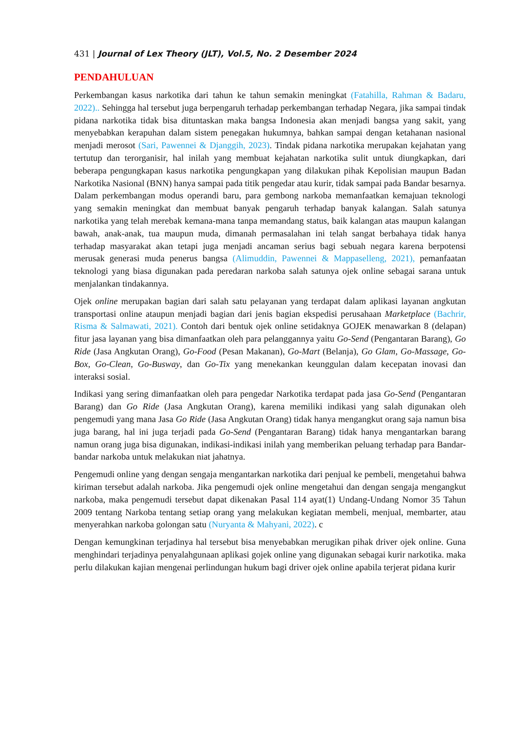431 | Journal of Lex Theory (JLT), Vol.5, No. 2 Desember 2024
PENDAHULUAN
Perkembangan kasus narkotika dari tahun ke tahun semakin meningkat (Fatahilla, Rahman & Badaru, 2022).. Sehingga hal tersebut juga berpengaruh terhadap perkembangan terhadap Negara, jika sampai tindak pidana narkotika tidak bisa dituntaskan maka bangsa Indonesia akan menjadi bangsa yang sakit, yang menyebabkan kerapuhan dalam sistem penegakan hukumnya, bahkan sampai dengan ketahanan nasional menjadi merosot (Sari, Pawennei & Djanggih, 2023). Tindak pidana narkotika merupakan kejahatan yang tertutup dan terorganisir, hal inilah yang membuat kejahatan narkotika sulit untuk diungkapkan, dari beberapa pengungkapan kasus narkotika pengungkapan yang dilakukan pihak Kepolisian maupun Badan Narkotika Nasional (BNN) hanya sampai pada titik pengedar atau kurir, tidak sampai pada Bandar besarnya. Dalam perkembangan modus operandi baru, para gembong narkoba memanfaatkan kemajuan teknologi yang semakin meningkat dan membuat banyak pengaruh terhadap banyak kalangan. Salah satunya narkotika yang telah merebak kemana-mana tanpa memandang status, baik kalangan atas maupun kalangan bawah, anak-anak, tua maupun muda, dimanah permasalahan ini telah sangat berbahaya tidak hanya terhadap masyarakat akan tetapi juga menjadi ancaman serius bagi sebuah negara karena berpotensi merusak generasi muda penerus bangsa (Alimuddin, Pawennei & Mappaselleng, 2021), pemanfaatan teknologi yang biasa digunakan pada peredaran narkoba salah satunya ojek online sebagai sarana untuk menjalankan tindakannya.
Ojek online merupakan bagian dari salah satu pelayanan yang terdapat dalam aplikasi layanan angkutan transportasi online ataupun menjadi bagian dari jenis bagian ekspedisi perusahaan Marketplace (Bachrir, Risma & Salmawati, 2021). Contoh dari bentuk ojek online setidaknya GOJEK menawarkan 8 (delapan) fitur jasa layanan yang bisa dimanfaatkan oleh para pelanggannya yaitu Go-Send (Pengantaran Barang), Go Ride (Jasa Angkutan Orang), Go-Food (Pesan Makanan), Go-Mart (Belanja), Go Glam, Go-Massage, Go-Box, Go-Clean, Go-Busway, dan Go-Tix yang menekankan keunggulan dalam kecepatan inovasi dan interaksi sosial.
Indikasi yang sering dimanfaatkan oleh para pengedar Narkotika terdapat pada jasa Go-Send (Pengantaran Barang) dan Go Ride (Jasa Angkutan Orang), karena memiliki indikasi yang salah digunakan oleh pengemudi yang mana Jasa Go Ride (Jasa Angkutan Orang) tidak hanya mengangkut orang saja namun bisa juga barang, hal ini juga terjadi pada Go-Send (Pengantaran Barang) tidak hanya mengantarkan barang namun orang juga bisa digunakan, indikasi-indikasi inilah yang memberikan peluang terhadap para Bandar-bandar narkoba untuk melakukan niat jahatnya.
Pengemudi online yang dengan sengaja mengantarkan narkotika dari penjual ke pembeli, mengetahui bahwa kiriman tersebut adalah narkoba. Jika pengemudi ojek online mengetahui dan dengan sengaja mengangkut narkoba, maka pengemudi tersebut dapat dikenakan Pasal 114 ayat(1) Undang-Undang Nomor 35 Tahun 2009 tentang Narkoba tentang setiap orang yang melakukan kegiatan membeli, menjual, membarter, atau menyerahkan narkoba golongan satu (Nuryanta & Mahyani, 2022). c
Dengan kemungkinan terjadinya hal tersebut bisa menyebabkan merugikan pihak driver ojek online. Guna menghindari terjadinya penyalahgunaan aplikasi gojek online yang digunakan sebagai kurir narkotika. maka perlu dilakukan kajian mengenai perlindungan hukum bagi driver ojek online apabila terjerat pidana kurir